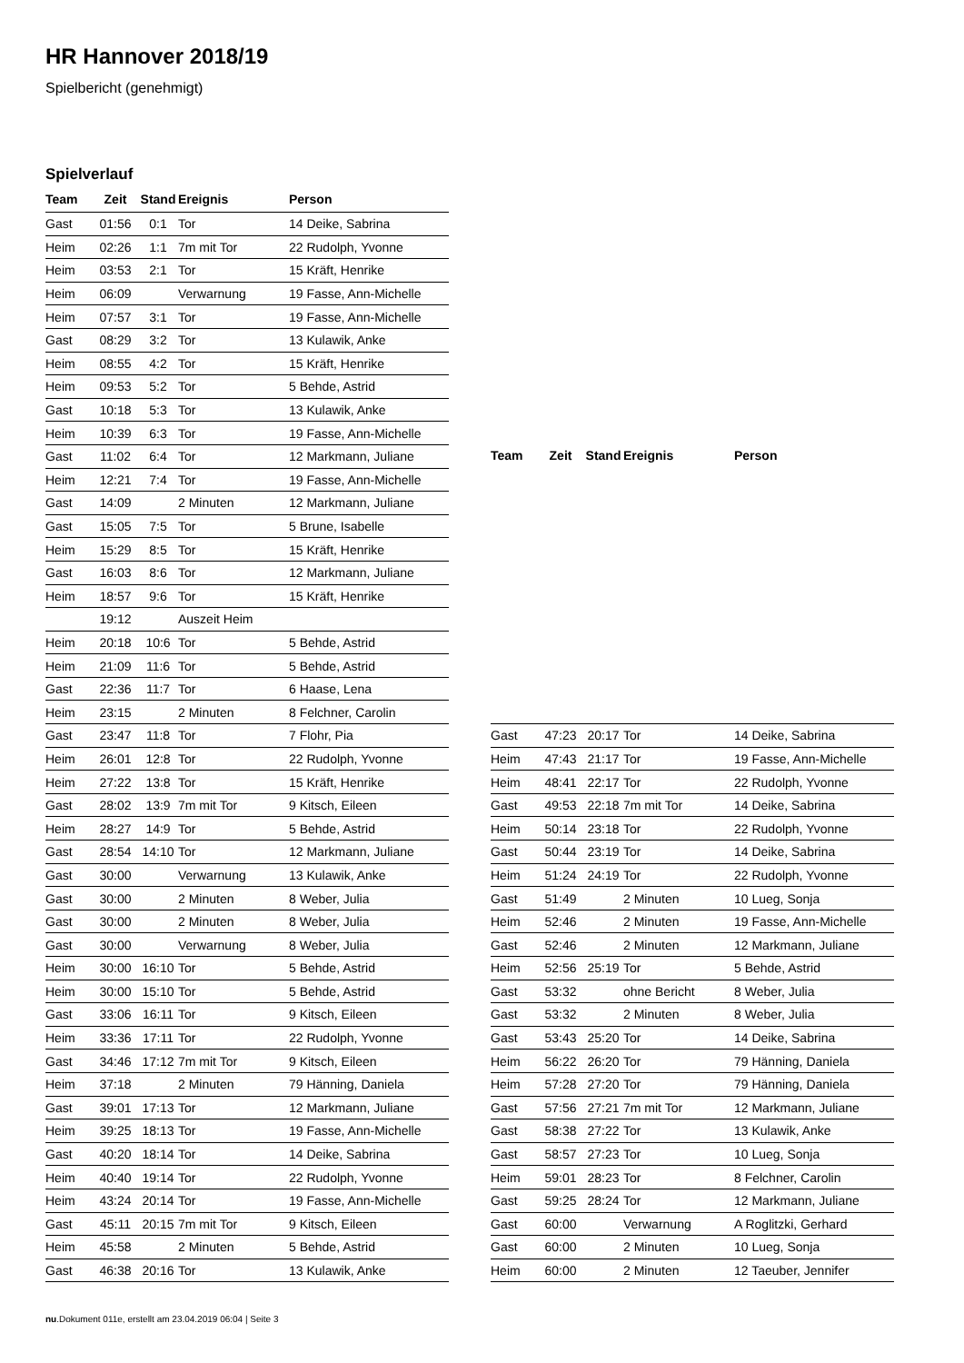HR Hannover 2018/19
Spielbericht (genehmigt)
Spielverlauf
| Team | Zeit | Stand | Ereignis | Person |
| --- | --- | --- | --- | --- |
| Gast | 01:56 | 0:1 | Tor | 14 Deike, Sabrina |
| Heim | 02:26 | 1:1 | 7m mit Tor | 22 Rudolph, Yvonne |
| Heim | 03:53 | 2:1 | Tor | 15 Kräft, Henrike |
| Heim | 06:09 | | Verwarnung | 19 Fasse, Ann-Michelle |
| Heim | 07:57 | 3:1 | Tor | 19 Fasse, Ann-Michelle |
| Gast | 08:29 | 3:2 | Tor | 13 Kulawik, Anke |
| Heim | 08:55 | 4:2 | Tor | 15 Kräft, Henrike |
| Heim | 09:53 | 5:2 | Tor | 5 Behde, Astrid |
| Gast | 10:18 | 5:3 | Tor | 13 Kulawik, Anke |
| Heim | 10:39 | 6:3 | Tor | 19 Fasse, Ann-Michelle |
| Gast | 11:02 | 6:4 | Tor | 12 Markmann, Juliane |
| Heim | 12:21 | 7:4 | Tor | 19 Fasse, Ann-Michelle |
| Gast | 14:09 | | 2 Minuten | 12 Markmann, Juliane |
| Gast | 15:05 | 7:5 | Tor | 5 Brune, Isabelle |
| Heim | 15:29 | 8:5 | Tor | 15 Kräft, Henrike |
| Gast | 16:03 | 8:6 | Tor | 12 Markmann, Juliane |
| Heim | 18:57 | 9:6 | Tor | 15 Kräft, Henrike |
| | 19:12 | | Auszeit Heim | |
| Heim | 20:18 | 10:6 | Tor | 5 Behde, Astrid |
| Heim | 21:09 | 11:6 | Tor | 5 Behde, Astrid |
| Gast | 22:36 | 11:7 | Tor | 6 Haase, Lena |
| Heim | 23:15 | | 2 Minuten | 8 Felchner, Carolin |
| Gast | 23:47 | 11:8 | Tor | 7 Flohr, Pia |
| Heim | 26:01 | 12:8 | Tor | 22 Rudolph, Yvonne |
| Heim | 27:22 | 13:8 | Tor | 15 Kräft, Henrike |
| Gast | 28:02 | 13:9 | 7m mit Tor | 9 Kitsch, Eileen |
| Heim | 28:27 | 14:9 | Tor | 5 Behde, Astrid |
| Gast | 28:54 | 14:10 | Tor | 12 Markmann, Juliane |
| Gast | 30:00 | | Verwarnung | 13 Kulawik, Anke |
| Gast | 30:00 | | 2 Minuten | 8 Weber, Julia |
| Gast | 30:00 | | 2 Minuten | 8 Weber, Julia |
| Gast | 30:00 | | Verwarnung | 8 Weber, Julia |
| Heim | 30:00 | 16:10 | Tor | 5 Behde, Astrid |
| Heim | 30:00 | 15:10 | Tor | 5 Behde, Astrid |
| Gast | 33:06 | 16:11 | Tor | 9 Kitsch, Eileen |
| Heim | 33:36 | 17:11 | Tor | 22 Rudolph, Yvonne |
| Gast | 34:46 | 17:12 | 7m mit Tor | 9 Kitsch, Eileen |
| Heim | 37:18 | | 2 Minuten | 79 Hänning, Daniela |
| Gast | 39:01 | 17:13 | Tor | 12 Markmann, Juliane |
| Heim | 39:25 | 18:13 | Tor | 19 Fasse, Ann-Michelle |
| Gast | 40:20 | 18:14 | Tor | 14 Deike, Sabrina |
| Heim | 40:40 | 19:14 | Tor | 22 Rudolph, Yvonne |
| Heim | 43:24 | 20:14 | Tor | 19 Fasse, Ann-Michelle |
| Gast | 45:11 | 20:15 | 7m mit Tor | 9 Kitsch, Eileen |
| Heim | 45:58 | | 2 Minuten | 5 Behde, Astrid |
| Gast | 46:38 | 20:16 | Tor | 13 Kulawik, Anke |
| Team | Zeit | Stand | Ereignis | Person |
| --- | --- | --- | --- | --- |
| Gast | 47:23 | 20:17 | Tor | 14 Deike, Sabrina |
| Heim | 47:43 | 21:17 | Tor | 19 Fasse, Ann-Michelle |
| Heim | 48:41 | 22:17 | Tor | 22 Rudolph, Yvonne |
| Gast | 49:53 | 22:18 | 7m mit Tor | 14 Deike, Sabrina |
| Heim | 50:14 | 23:18 | Tor | 22 Rudolph, Yvonne |
| Gast | 50:44 | 23:19 | Tor | 14 Deike, Sabrina |
| Heim | 51:24 | 24:19 | Tor | 22 Rudolph, Yvonne |
| Gast | 51:49 | | 2 Minuten | 10 Lueg, Sonja |
| Heim | 52:46 | | 2 Minuten | 19 Fasse, Ann-Michelle |
| Gast | 52:46 | | 2 Minuten | 12 Markmann, Juliane |
| Heim | 52:56 | 25:19 | Tor | 5 Behde, Astrid |
| Gast | 53:32 | | ohne Bericht | 8 Weber, Julia |
| Gast | 53:32 | | 2 Minuten | 8 Weber, Julia |
| Gast | 53:43 | 25:20 | Tor | 14 Deike, Sabrina |
| Heim | 56:22 | 26:20 | Tor | 79 Hänning, Daniela |
| Heim | 57:28 | 27:20 | Tor | 79 Hänning, Daniela |
| Gast | 57:56 | 27:21 | 7m mit Tor | 12 Markmann, Juliane |
| Gast | 58:38 | 27:22 | Tor | 13 Kulawik, Anke |
| Gast | 58:57 | 27:23 | Tor | 10 Lueg, Sonja |
| Heim | 59:01 | 28:23 | Tor | 8 Felchner, Carolin |
| Gast | 59:25 | 28:24 | Tor | 12 Markmann, Juliane |
| Gast | 60:00 | | Verwarnung | A Roglitzki, Gerhard |
| Gast | 60:00 | | 2 Minuten | 10 Lueg, Sonja |
| Heim | 60:00 | | 2 Minuten | 12 Taeuber, Jennifer |
nu.Dokument 011e, erstellt am 23.04.2019 06:04 | Seite 3